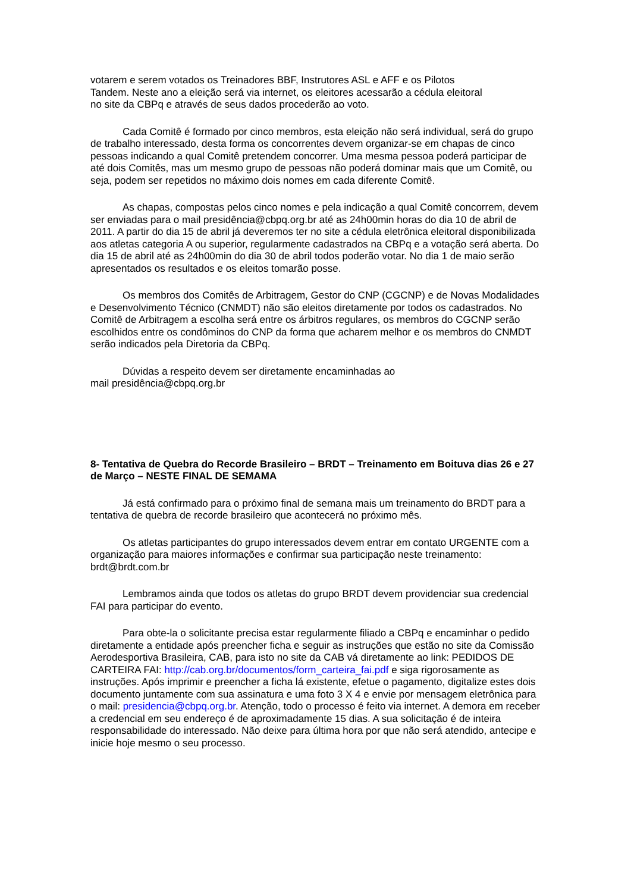votarem e serem votados os Treinadores BBF, Instrutores ASL e AFF e os Pilotos
Tandem. Neste ano a eleição será via internet, os eleitores acessarão a cédula eleitoral
no site da CBPq e através de seus dados procederão ao voto.
Cada Comitê é formado por cinco membros, esta eleição não será individual, será do grupo de trabalho interessado, desta forma os concorrentes devem organizar-se em chapas de cinco pessoas indicando a qual Comitê pretendem concorrer. Uma mesma pessoa poderá participar de até dois Comitês, mas um mesmo grupo de pessoas não poderá dominar mais que um Comitê, ou seja, podem ser repetidos no máximo dois nomes em cada diferente Comitê.
As chapas, compostas pelos cinco nomes e pela indicação a qual Comitê concorrem, devem ser enviadas para o mail presidência@cbpq.org.br até as 24h00min horas do dia 10 de abril de 2011. A partir do dia 15 de abril já deveremos ter no site a cédula eletrônica eleitoral disponibilizada aos atletas categoria A ou superior, regularmente cadastrados na CBPq e a votação será aberta. Do dia 15 de abril até as 24h00min do dia 30 de abril todos poderão votar. No dia 1 de maio serão apresentados os resultados e os eleitos tomarão posse.
Os membros dos Comitês de Arbitragem, Gestor do CNP (CGCNP) e de Novas Modalidades e Desenvolvimento Técnico (CNMDT) não são eleitos diretamente por todos os cadastrados. No Comitê de Arbitragem a escolha será entre os árbitros regulares, os membros do CGCNP serão escolhidos entre os condôminos do CNP da forma que acharem melhor e os membros do CNMDT serão indicados pela Diretoria da CBPq.
Dúvidas a respeito devem ser diretamente encaminhadas ao
mail presidência@cbpq.org.br
8- Tentativa de Quebra do Recorde Brasileiro – BRDT – Treinamento em Boituva dias 26 e 27 de Março – NESTE FINAL DE SEMAMA
Já está confirmado para o próximo final de semana mais um treinamento do BRDT para a tentativa de quebra de recorde brasileiro que acontecerá no próximo mês.
Os atletas participantes do grupo interessados devem entrar em contato URGENTE com a organização para maiores informações e confirmar sua participação neste treinamento: brdt@brdt.com.br
Lembramos ainda que todos os atletas do grupo BRDT devem providenciar sua credencial FAI para participar do evento.
Para obte-la o solicitante precisa estar regularmente filiado a CBPq e encaminhar o pedido diretamente a entidade após preencher ficha e seguir as instruções que estão no site da Comissão Aerodesportiva Brasileira, CAB, para isto no site da CAB vá diretamente ao link: PEDIDOS DE CARTEIRA FAI: http://cab.org.br/documentos/form_carteira_fai.pdf e siga rigorosamente as instruções. Após imprimir e preencher a ficha lá existente, efetue o pagamento, digitalize estes dois documento juntamente com sua assinatura e uma foto 3 X 4 e envie por mensagem eletrônica para o mail: presidencia@cbpq.org.br. Atenção, todo o processo é feito via internet. A demora em receber a credencial em seu endereço é de aproximadamente 15 dias. A sua solicitação é de inteira responsabilidade do interessado. Não deixe para última hora por que não será atendido, antecipe e inicie hoje mesmo o seu processo.